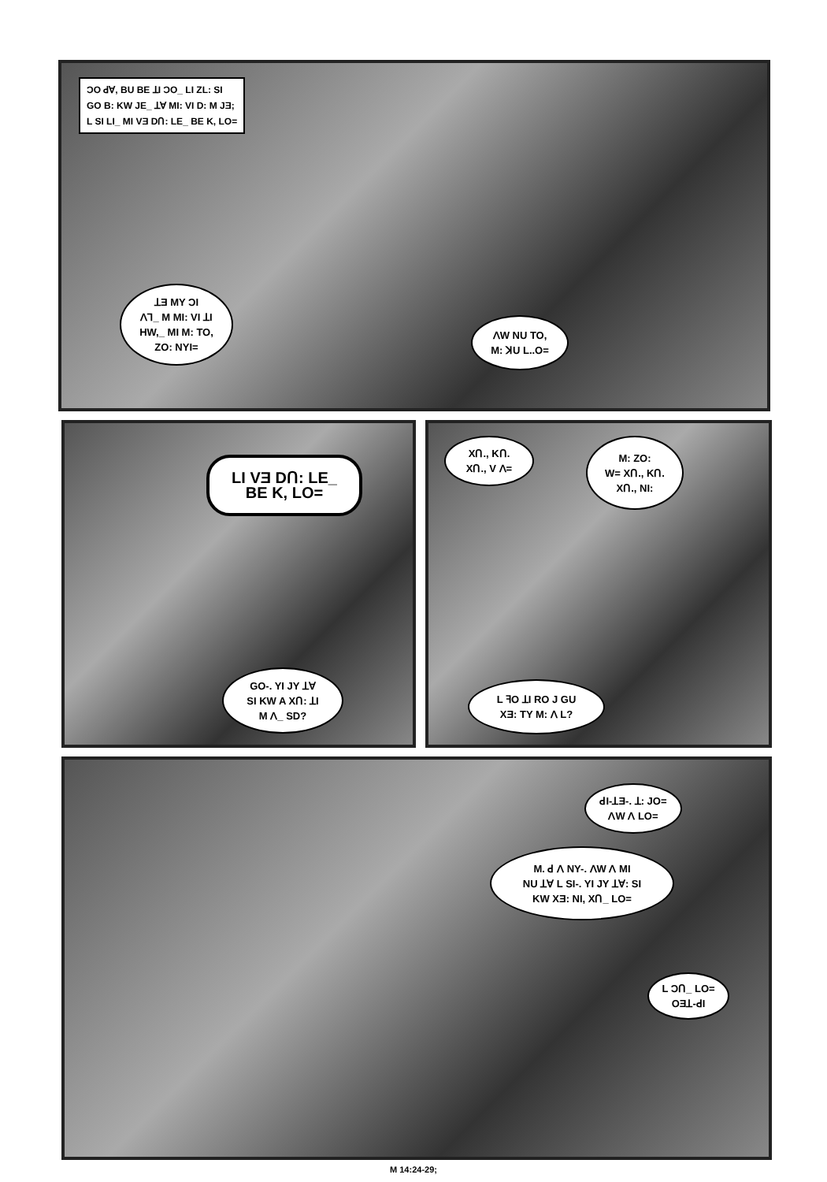ƆO ꓒꓯ, BU BE ꓕI ƆO_ LI ZL: SI
GO B: KW JE_ ꓕꓯ MI: VI D: M JƎ;
L SI LI_ MI VƎ DՈ: LE_ BE K, LO=
ꓕƎ MY ƆI
ꓥꓶ_ M MI: VI ꓕI
HW,_ MI M: TO,
ZO: NYI=
ꓥW NU TO,
M: ꓘU L..O=
LI VƎ DՈ: LE_
BE K, LO=
GO-. YI JY ꓕꓯ
SI KW A XՈ: ꓕI
M ꓥ_ SD?
XՈ., KՈ.
XՈ., V ꓥ=
M: ZO:
W= XՈ., KՈ.
XՈ., NI:
L ꟻO ꓕI RO J GU
XƎ: TY M: ꓥ L?
ꓒI-ꓕƎ-. ꓕ: JO=
ꓥW ꓥ LO=
M. ꓒ ꓥ NY-. ꓥW ꓥ MI
NU ꓕꓯ L SI-. YI JY ꓕꓯ: SI
KW XƎ: NI, XՈ_ LO=
L ƆՈ_ LO=
OƎꓕ-ꓒI
M 14:24-29;